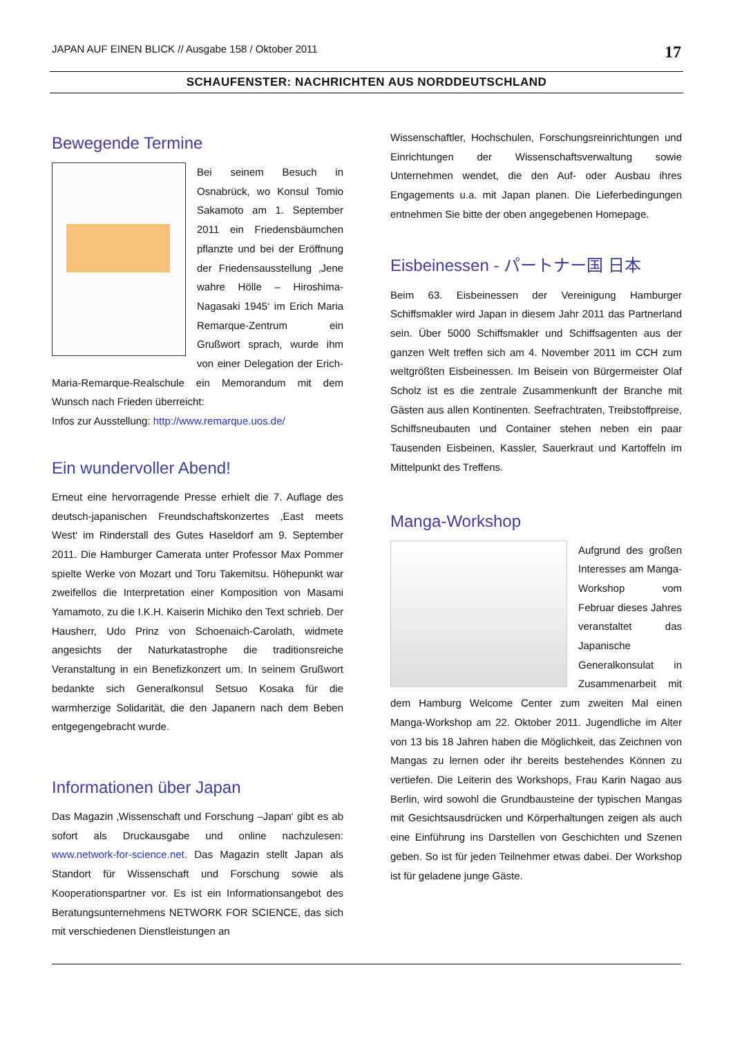JAPAN AUF EINEN BLICK // Ausgabe 158 / Oktober 2011 17
SCHAUFENSTER: NACHRICHTEN AUS NORDDEUTSCHLAND
Bewegende Termine
Bei seinem Besuch in Osnabrück, wo Konsul Tomio Sakamoto am 1. September 2011 ein Friedensbäumchen pflanzte und bei der Eröffnung der Friedensausstellung ‚Jene wahre Hölle – Hiroshima-Nagasaki 1945‘ im Erich Maria Remarque-Zentrum ein Grußwort sprach, wurde ihm von einer Delegation der Erich-Maria-Remarque-Realschule ein Memorandum mit dem Wunsch nach Frieden überreicht:
Infos zur Ausstellung: http://www.remarque.uos.de/
Ein wundervoller Abend!
Erneut eine hervorragende Presse erhielt die 7. Auflage des deutsch-japanischen Freundschaftskonzertes ‚East meets West‘ im Rinderstall des Gutes Haseldorf am 9. September 2011. Die Hamburger Camerata unter Professor Max Pommer spielte Werke von Mozart und Toru Takemitsu. Höhepunkt war zweifellos die Interpretation einer Komposition von Masami Yamamoto, zu die I.K.H. Kaiserin Michiko den Text schrieb. Der Hausherr, Udo Prinz von Schoenaich-Carolath, widmete angesichts der Naturkatastrophe die traditionsreiche Veranstaltung in ein Benefizkonzert um. In seinem Grußwort bedankte sich Generalkonsul Setsuo Kosaka für die warmherzige Solidarität, die den Japanern nach dem Beben entgegengebracht wurde.
Informationen über Japan
Das Magazin ‚Wissenschaft und Forschung –Japan‘ gibt es ab sofort als Druckausgabe und online nachzulesen: www.network-for-science.net. Das Magazin stellt Japan als Standort für Wissenschaft und Forschung sowie als Kooperationspartner vor. Es ist ein Informationsangebot des Beratungsunternehmens NETWORK FOR SCIENCE, das sich mit verschiedenen Dienstleistungen an
Wissenschaftler, Hochschulen, Forschungsreinrichtungen und Einrichtungen der Wissenschaftsverwaltung sowie Unternehmen wendet, die den Auf- oder Ausbau ihres Engagements u.a. mit Japan planen. Die Lieferbedingungen entnehmen Sie bitte der oben angegebenen Homepage.
Eisbeinessen - パートナー国 日本
Beim 63. Eisbeinessen der Vereinigung Hamburger Schiffsmakler wird Japan in diesem Jahr 2011 das Partnerland sein. Über 5000 Schiffsmakler und Schiffsagenten aus der ganzen Welt treffen sich am 4. November 2011 im CCH zum weltgrößten Eisbeinessen. Im Beisein von Bürgermeister Olaf Scholz ist es die zentrale Zusammenkunft der Branche mit Gästen aus allen Kontinenten. Seefrachtraten, Treibstoffpreise, Schiffsneubauten und Container stehen neben ein paar Tausenden Eisbeinen, Kassler, Sauerkraut und Kartoffeln im Mittelpunkt des Treffens.
Manga-Workshop
Aufgrund des großen Interesses am Manga-Workshop vom Februar dieses Jahres veranstaltet das Japanische Generalkonsulat in Zusammenarbeit mit dem Hamburg Welcome Center zum zweiten Mal einen Manga-Workshop am 22. Oktober 2011. Jugendliche im Alter von 13 bis 18 Jahren haben die Möglichkeit, das Zeichnen von Mangas zu lernen oder ihr bereits bestehendes Können zu vertiefen. Die Leiterin des Workshops, Frau Karin Nagao aus Berlin, wird sowohl die Grundbausteine der typischen Mangas mit Gesichtsausdrücken und Körperhaltungen zeigen als auch eine Einführung ins Darstellen von Geschichten und Szenen geben. So ist für jeden Teilnehmer etwas dabei. Der Workshop ist für geladene junge Gäste.